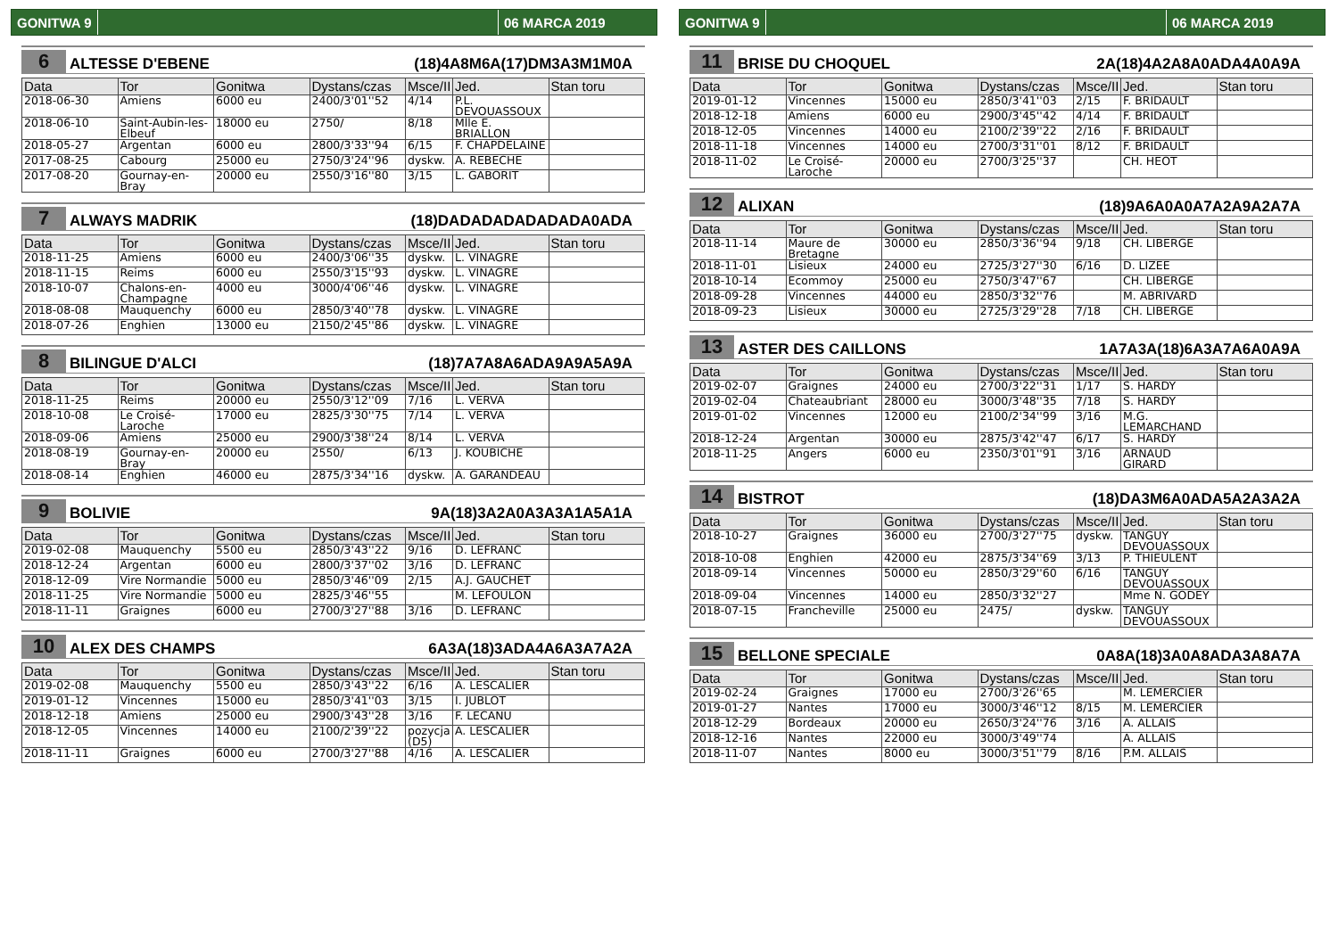GONITWA 9 06 MARCA 2019
6 ALTESSE D'EBENE (18)4A8M6A(17)DM3A3M1M0A
| Data | Tor | Gonitwa | Dystans/czas | Msce/II | Jed. | Stan toru |
| --- | --- | --- | --- | --- | --- | --- |
| 2018-06-30 | Amiens | 6000 eu | 2400/3'01''52 | 4/14 | P.L. DEVOUASSOUX | |
| 2018-06-10 | Saint-Aubin-les-Elbeuf | 18000 eu | 2750/ | 8/18 | Mlle E. BRIALLON | |
| 2018-05-27 | Argentan | 6000 eu | 2800/3'33''94 | 6/15 | F. CHAPDELAINE | |
| 2017-08-25 | Cabourg | 25000 eu | 2750/3'24''96 | dyskw. | A. REBECHE | |
| 2017-08-20 | Gournay-en-Bray | 20000 eu | 2550/3'16''80 | 3/15 | L. GABORIT | |
7 ALWAYS MADRIK (18)DADADADADADADA0ADA
| Data | Tor | Gonitwa | Dystans/czas | Msce/II | Jed. | Stan toru |
| --- | --- | --- | --- | --- | --- | --- |
| 2018-11-25 | Amiens | 6000 eu | 2400/3'06''35 | dyskw. | L. VINAGRE | |
| 2018-11-15 | Reims | 6000 eu | 2550/3'15''93 | dyskw. | L. VINAGRE | |
| 2018-10-07 | Chalons-en-Champagne | 4000 eu | 3000/4'06''46 | dyskw. | L. VINAGRE | |
| 2018-08-08 | Mauquenchy | 6000 eu | 2850/3'40''78 | dyskw. | L. VINAGRE | |
| 2018-07-26 | Enghien | 13000 eu | 2150/2'45''86 | dyskw. | L. VINAGRE | |
8 BILINGUE D'ALCI (18)7A7A8A6ADA9A9A5A9A
| Data | Tor | Gonitwa | Dystans/czas | Msce/II | Jed. | Stan toru |
| --- | --- | --- | --- | --- | --- | --- |
| 2018-11-25 | Reims | 20000 eu | 2550/3'12''09 | 7/16 | L. VERVA | |
| 2018-10-08 | Le Croisé-Laroche | 17000 eu | 2825/3'30''75 | 7/14 | L. VERVA | |
| 2018-09-06 | Amiens | 25000 eu | 2900/3'38''24 | 8/14 | L. VERVA | |
| 2018-08-19 | Gournay-en-Bray | 20000 eu | 2550/ | 6/13 | J. KOUBICHE | |
| 2018-08-14 | Enghien | 46000 eu | 2875/3'34''16 | dyskw. | A. GARANDEAU | |
9 BOLIVIE 9A(18)3A2A0A3A3A1A5A1A
| Data | Tor | Gonitwa | Dystans/czas | Msce/II | Jed. | Stan toru |
| --- | --- | --- | --- | --- | --- | --- |
| 2019-02-08 | Mauquenchy | 5500 eu | 2850/3'43''22 | 9/16 | D. LEFRANC | |
| 2018-12-24 | Argentan | 6000 eu | 2800/3'37''02 | 3/16 | D. LEFRANC | |
| 2018-12-09 | Vire Normandie | 5000 eu | 2850/3'46''09 | 2/15 | A.J. GAUCHET | |
| 2018-11-25 | Vire Normandie | 5000 eu | 2825/3'46''55 | | M. LEFOULON | |
| 2018-11-11 | Graignes | 6000 eu | 2700/3'27''88 | 3/16 | D. LEFRANC | |
10 ALEX DES CHAMPS 6A3A(18)3ADA4A6A3A7A2A
| Data | Tor | Gonitwa | Dystans/czas | Msce/II | Jed. | Stan toru |
| --- | --- | --- | --- | --- | --- | --- |
| 2019-02-08 | Mauquenchy | 5500 eu | 2850/3'43''22 | 6/16 | A. LESCALIER | |
| 2019-01-12 | Vincennes | 15000 eu | 2850/3'41''03 | 3/15 | I. JUBLOT | |
| 2018-12-18 | Amiens | 25000 eu | 2900/3'43''28 | 3/16 | F. LECANU | |
| 2018-12-05 | Vincennes | 14000 eu | 2100/2'39''22 | pozycja (D5) | A. LESCALIER | |
| 2018-11-11 | Graignes | 6000 eu | 2700/3'27''88 | 4/16 | A. LESCALIER | |
GONITWA 9 06 MARCA 2019
11 BRISE DU CHOQUEL 2A(18)4A2A8A0ADA4A0A9A
| Data | Tor | Gonitwa | Dystans/czas | Msce/II | Jed. | Stan toru |
| --- | --- | --- | --- | --- | --- | --- |
| 2019-01-12 | Vincennes | 15000 eu | 2850/3'41''03 | 2/15 | F. BRIDAULT | |
| 2018-12-18 | Amiens | 6000 eu | 2900/3'45''42 | 4/14 | F. BRIDAULT | |
| 2018-12-05 | Vincennes | 14000 eu | 2100/2'39''22 | 2/16 | F. BRIDAULT | |
| 2018-11-18 | Vincennes | 14000 eu | 2700/3'31''01 | 8/12 | F. BRIDAULT | |
| 2018-11-02 | Le Croisé-Laroche | 20000 eu | 2700/3'25''37 | | CH. HEOT | |
12 ALIXAN (18)9A6A0A0A7A2A9A2A7A
| Data | Tor | Gonitwa | Dystans/czas | Msce/II | Jed. | Stan toru |
| --- | --- | --- | --- | --- | --- | --- |
| 2018-11-14 | Maure de Bretagne | 30000 eu | 2850/3'36''94 | 9/18 | CH. LIBERGE | |
| 2018-11-01 | Lisieux | 24000 eu | 2725/3'27''30 | 6/16 | D. LIZEE | |
| 2018-10-14 | Ecommoy | 25000 eu | 2750/3'47''67 | | CH. LIBERGE | |
| 2018-09-28 | Vincennes | 44000 eu | 2850/3'32''76 | | M. ABRIVARD | |
| 2018-09-23 | Lisieux | 30000 eu | 2725/3'29''28 | 7/18 | CH. LIBERGE | |
13 ASTER DES CAILLONS 1A7A3A(18)6A3A7A6A0A9A
| Data | Tor | Gonitwa | Dystans/czas | Msce/II | Jed. | Stan toru |
| --- | --- | --- | --- | --- | --- | --- |
| 2019-02-07 | Graignes | 24000 eu | 2700/3'22''31 | 1/17 | S. HARDY | |
| 2019-02-04 | Chateaubriant | 28000 eu | 3000/3'48''35 | 7/18 | S. HARDY | |
| 2019-01-02 | Vincennes | 12000 eu | 2100/2'34''99 | 3/16 | M.G. LEMARCHAND | |
| 2018-12-24 | Argentan | 30000 eu | 2875/3'42''47 | 6/17 | S. HARDY | |
| 2018-11-25 | Angers | 6000 eu | 2350/3'01''91 | 3/16 | ARNAUD GIRARD | |
14 BISTROT (18)DA3M6A0ADA5A2A3A2A
| Data | Tor | Gonitwa | Dystans/czas | Msce/II | Jed. | Stan toru |
| --- | --- | --- | --- | --- | --- | --- |
| 2018-10-27 | Graignes | 36000 eu | 2700/3'27''75 | dyskw. | TANGUY DEVOUASSOUX | |
| 2018-10-08 | Enghien | 42000 eu | 2875/3'34''69 | 3/13 | P. THIEULENT | |
| 2018-09-14 | Vincennes | 50000 eu | 2850/3'29''60 | 6/16 | TANGUY DEVOUASSOUX | |
| 2018-09-04 | Vincennes | 14000 eu | 2850/3'32''27 | | Mme N. GODEY | |
| 2018-07-15 | Francheville | 25000 eu | 2475/ | dyskw. | TANGUY DEVOUASSOUX | |
15 BELLONE SPECIALE 0A8A(18)3A0A8ADA3A8A7A
| Data | Tor | Gonitwa | Dystans/czas | Msce/II | Jed. | Stan toru |
| --- | --- | --- | --- | --- | --- | --- |
| 2019-02-24 | Graignes | 17000 eu | 2700/3'26''65 | | M. LEMERCIER | |
| 2019-01-27 | Nantes | 17000 eu | 3000/3'46''12 | 8/15 | M. LEMERCIER | |
| 2018-12-29 | Bordeaux | 20000 eu | 2650/3'24''76 | 3/16 | A. ALLAIS | |
| 2018-12-16 | Nantes | 22000 eu | 3000/3'49''74 | | A. ALLAIS | |
| 2018-11-07 | Nantes | 8000 eu | 3000/3'51''79 | 8/16 | P.M. ALLAIS | |